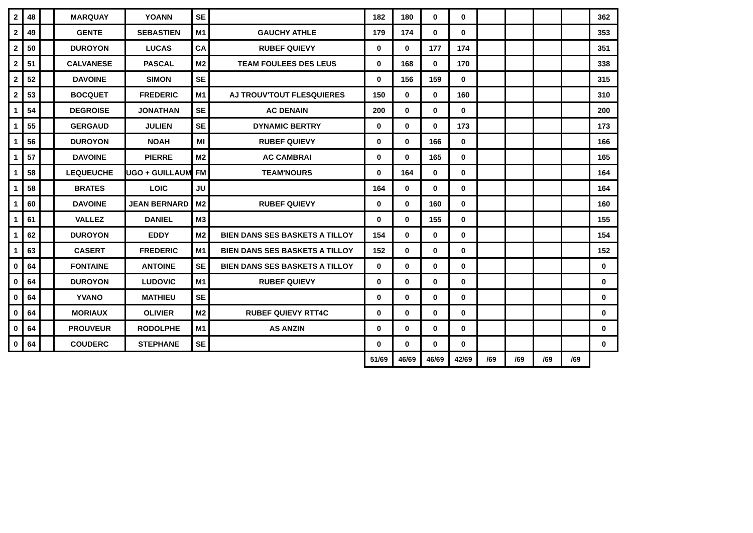| 2 | 48 | | MARQUAY | YOANN | SE | | 182 | 180 | 0 | 0 | | | | | 362 |
| 2 | 49 | | GENTE | SEBASTIEN | M1 | GAUCHY ATHLE | 179 | 174 | 0 | 0 | | | | | 353 |
| 2 | 50 | | DUROYON | LUCAS | CA | RUBEF QUIEVY | 0 | 0 | 177 | 174 | | | | | 351 |
| 2 | 51 | | CALVANESE | PASCAL | M2 | TEAM FOULEES DES LEUS | 0 | 168 | 0 | 170 | | | | | 338 |
| 2 | 52 | | DAVOINE | SIMON | SE | | 0 | 156 | 159 | 0 | | | | | 315 |
| 2 | 53 | | BOCQUET | FREDERIC | M1 | AJ TROUV'TOUT FLESQUIERES | 150 | 0 | 0 | 160 | | | | | 310 |
| 1 | 54 | | DEGROISE | JONATHAN | SE | AC DENAIN | 200 | 0 | 0 | 0 | | | | | 200 |
| 1 | 55 | | GERGAUD | JULIEN | SE | DYNAMIC BERTRY | 0 | 0 | 0 | 173 | | | | | 173 |
| 1 | 56 | | DUROYON | NOAH | MI | RUBEF QUIEVY | 0 | 0 | 166 | 0 | | | | | 166 |
| 1 | 57 | | DAVOINE | PIERRE | M2 | AC CAMBRAI | 0 | 0 | 165 | 0 | | | | | 165 |
| 1 | 58 | | LEQUEUCHE | UGO + GUILLAUM | FM | TEAM'NOURS | 0 | 164 | 0 | 0 | | | | | 164 |
| 1 | 58 | | BRATES | LOIC | JU | | 164 | 0 | 0 | 0 | | | | | 164 |
| 1 | 60 | | DAVOINE | JEAN BERNARD | M2 | RUBEF QUIEVY | 0 | 0 | 160 | 0 | | | | | 160 |
| 1 | 61 | | VALLEZ | DANIEL | M3 | | 0 | 0 | 155 | 0 | | | | | 155 |
| 1 | 62 | | DUROYON | EDDY | M2 | BIEN DANS SES BASKETS A TILLOY | 154 | 0 | 0 | 0 | | | | | 154 |
| 1 | 63 | | CASERT | FREDERIC | M1 | BIEN DANS SES BASKETS A TILLOY | 152 | 0 | 0 | 0 | | | | | 152 |
| 0 | 64 | | FONTAINE | ANTOINE | SE | BIEN DANS SES BASKETS A TILLOY | 0 | 0 | 0 | 0 | | | | | 0 |
| 0 | 64 | | DUROYON | LUDOVIC | M1 | RUBEF QUIEVY | 0 | 0 | 0 | 0 | | | | | 0 |
| 0 | 64 | | YVANO | MATHIEU | SE | | 0 | 0 | 0 | 0 | | | | | 0 |
| 0 | 64 | | MORIAUX | OLIVIER | M2 | RUBEF QUIEVY RTT4C | 0 | 0 | 0 | 0 | | | | | 0 |
| 0 | 64 | | PROUVEUR | RODOLPHE | M1 | AS ANZIN | 0 | 0 | 0 | 0 | | | | | 0 |
| 0 | 64 | | COUDERC | STEPHANE | SE | | 0 | 0 | 0 | 0 | | | | | 0 |
| | | | | | | | 51/69 | 46/69 | 46/69 | 42/69 | /69 | /69 | /69 | /69 | |